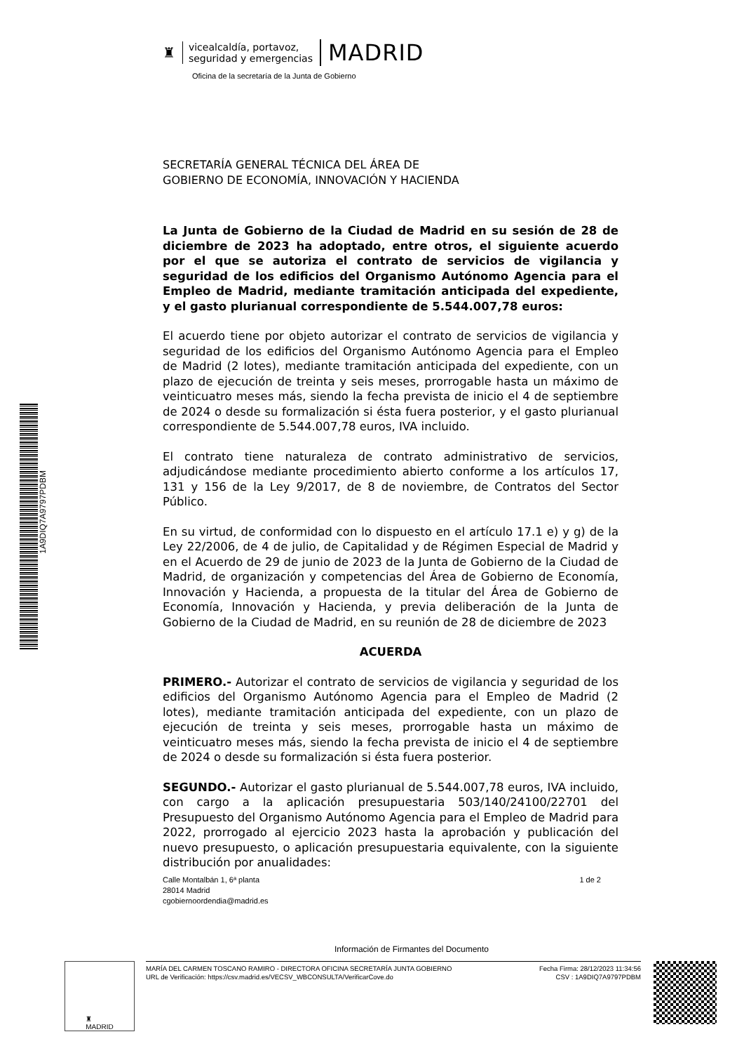1A9DIQ7A9797PDBM
♜
vicealcaldía, portavoz,
seguridad y emergencias
MADRID
Oficina de la secretaría de la Junta de Gobierno
SECRETARÍA GENERAL TÉCNICA DEL ÁREA DE
GOBIERNO DE ECONOMÍA, INNOVACIÓN Y HACIENDA
La Junta de Gobierno de la Ciudad de Madrid en su sesión de 28 de diciembre de 2023 ha adoptado, entre otros, el siguiente acuerdo por el que se autoriza el contrato de servicios de vigilancia y seguridad de los edificios del Organismo Autónomo Agencia para el Empleo de Madrid, mediante tramitación anticipada del expediente, y el gasto plurianual correspondiente de 5.544.007,78 euros:
El acuerdo tiene por objeto autorizar el contrato de servicios de vigilancia y seguridad de los edificios del Organismo Autónomo Agencia para el Empleo de Madrid (2 lotes), mediante tramitación anticipada del expediente, con un plazo de ejecución de treinta y seis meses, prorrogable hasta un máximo de veinticuatro meses más, siendo la fecha prevista de inicio el 4 de septiembre de 2024 o desde su formalización si ésta fuera posterior, y el gasto plurianual correspondiente de 5.544.007,78 euros, IVA incluido.
El contrato tiene naturaleza de contrato administrativo de servicios, adjudicándose mediante procedimiento abierto conforme a los artículos 17, 131 y 156 de la Ley 9/2017, de 8 de noviembre, de Contratos del Sector Público.
En su virtud, de conformidad con lo dispuesto en el artículo 17.1 e) y g) de la Ley 22/2006, de 4 de julio, de Capitalidad y de Régimen Especial de Madrid y en el Acuerdo de 29 de junio de 2023 de la Junta de Gobierno de la Ciudad de Madrid, de organización y competencias del Área de Gobierno de Economía, Innovación y Hacienda, a propuesta de la titular del Área de Gobierno de Economía, Innovación y Hacienda, y previa deliberación de la Junta de Gobierno de la Ciudad de Madrid, en su reunión de 28 de diciembre de 2023
ACUERDA
PRIMERO.- Autorizar el contrato de servicios de vigilancia y seguridad de los edificios del Organismo Autónomo Agencia para el Empleo de Madrid (2 lotes), mediante tramitación anticipada del expediente, con un plazo de ejecución de treinta y seis meses, prorrogable hasta un máximo de veinticuatro meses más, siendo la fecha prevista de inicio el 4 de septiembre de 2024 o desde su formalización si ésta fuera posterior.
SEGUNDO.- Autorizar el gasto plurianual de 5.544.007,78 euros, IVA incluido, con cargo a la aplicación presupuestaria 503/140/24100/22701 del Presupuesto del Organismo Autónomo Agencia para el Empleo de Madrid para 2022, prorrogado al ejercicio 2023 hasta la aprobación y publicación del nuevo presupuesto, o aplicación presupuestaria equivalente, con la siguiente distribución por anualidades:
Calle Montalbán 1, 6ª planta
28014 Madrid
cgobiernoordendia@madrid.es
1 de 2
Información de Firmantes del Documento
♜
MADRID
MARÍA DEL CARMEN TOSCANO RAMIRO - DIRECTORA OFICINA SECRETARÍA JUNTA GOBIERNO
URL de Verificación: https://csv.madrid.es/VECSV_WBCONSULTA/VerificarCove.do
Fecha Firma: 28/12/2023 11:34:56
CSV : 1A9DIQ7A9797PDBM